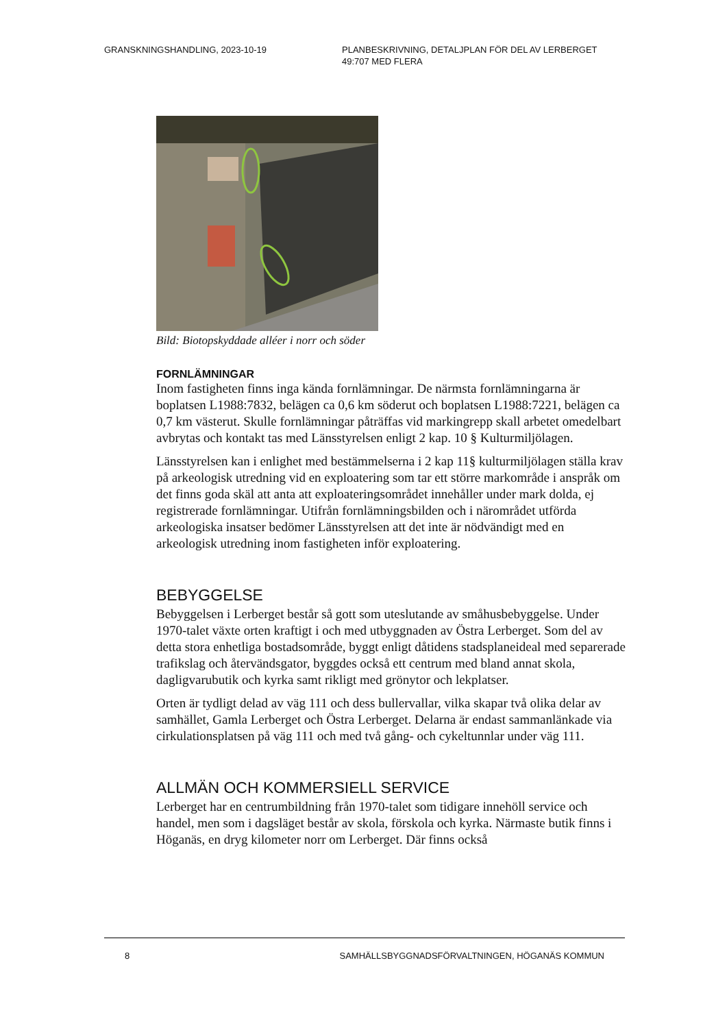GRANSKNINGSHANDLING, 2023-10-19 PLANBESKRIVNING, DETALJPLAN FÖR DEL AV LERBERGET
49:707 MED FLERA
Bild: Biotopskyddade alléer i norr och söder
FORNLÄMNINGAR
Inom fastigheten finns inga kända fornlämningar. De närmsta fornlämningarna är boplatsen L1988:7832, belägen ca 0,6 km söderut och boplatsen L1988:7221, belägen ca 0,7 km västerut. Skulle fornlämningar påträffas vid markingrepp skall arbetet omedelbart avbrytas och kontakt tas med Länsstyrelsen enligt 2 kap. 10 § Kulturmiljölagen.
Länsstyrelsen kan i enlighet med bestämmelserna i 2 kap 11§ kulturmiljölagen ställa krav på arkeologisk utredning vid en exploatering som tar ett större markområde i anspråk om det finns goda skäl att anta att exploateringsområdet innehåller under mark dolda, ej registrerade fornlämningar. Utifrån fornlämningsbilden och i närområdet utförda arkeologiska insatser bedömer Länsstyrelsen att det inte är nödvändigt med en arkeologisk utredning inom fastigheten inför exploatering.
BEBYGGELSE
Bebyggelsen i Lerberget består så gott som uteslutande av småhusbebyggelse. Under 1970-talet växte orten kraftigt i och med utbyggnaden av Östra Lerberget. Som del av detta stora enhetliga bostadsområde, byggt enligt dåtidens stadsplaneideal med separerade trafikslag och återvändsgator, byggdes också ett centrum med bland annat skola, dagligvarubutik och kyrka samt rikligt med grönytor och lekplatser.
Orten är tydligt delad av väg 111 och dess bullervallar, vilka skapar två olika delar av samhället, Gamla Lerberget och Östra Lerberget. Delarna är endast sammanlänkade via cirkulationsplatsen på väg 111 och med två gång- och cykeltunnlar under väg 111.
ALLMÄN OCH KOMMERSIELL SERVICE
Lerberget har en centrumbildning från 1970-talet som tidigare innehöll service och handel, men som i dagsläget består av skola, förskola och kyrka. Närmaste butik finns i Höganäs, en dryg kilometer norr om Lerberget. Där finns också
8 SAMHÄLLSBYGGNADSFÖRVALTNINGEN, HÖGANÄS KOMMUN